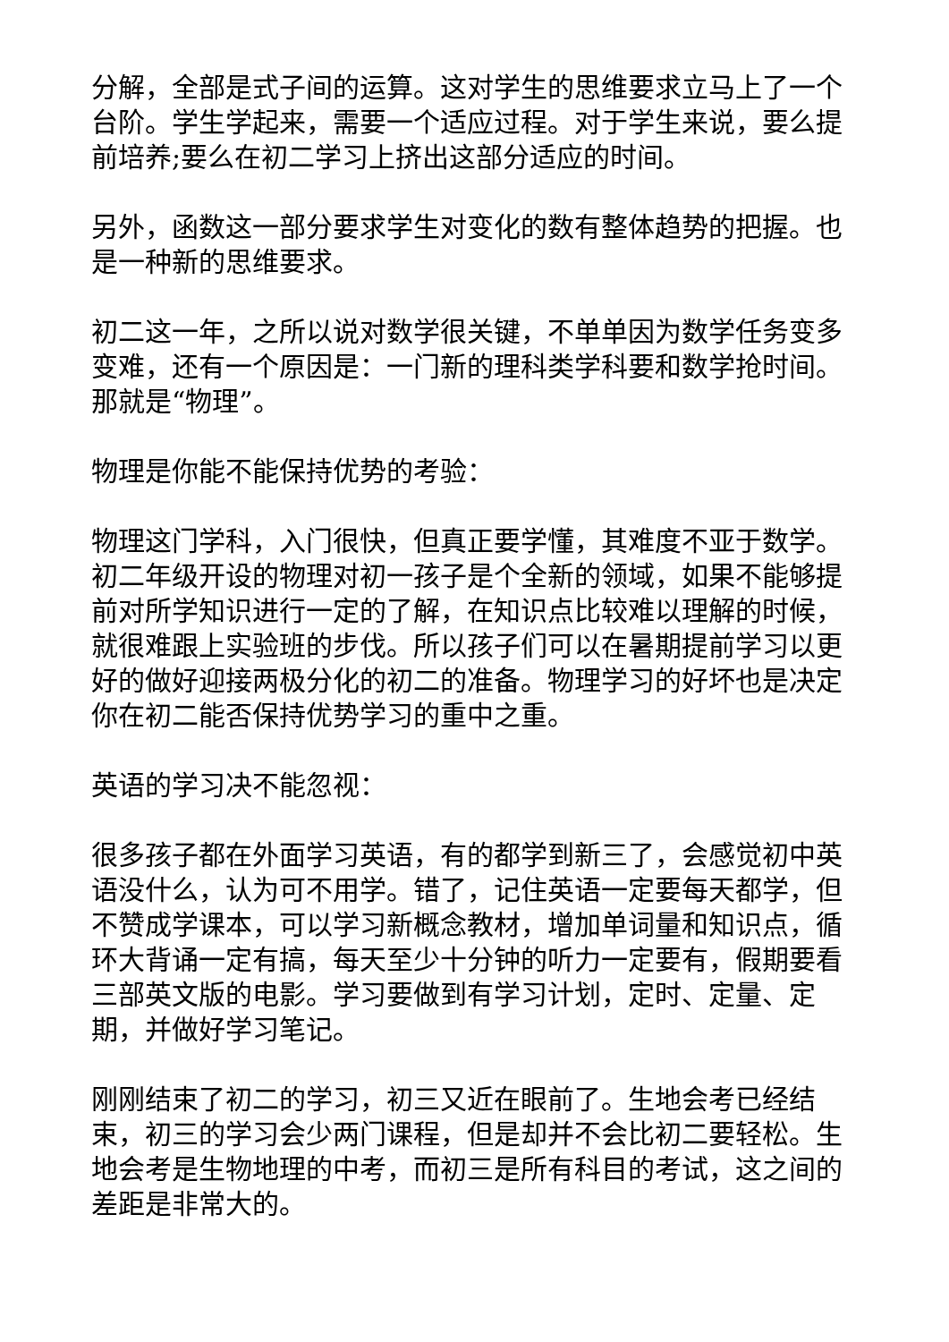分解，全部是式子间的运算。这对学生的思维要求立马上了一个台阶。学生学起来，需要一个适应过程。对于学生来说，要么提前培养;要么在初二学习上挤出这部分适应的时间。
另外，函数这一部分要求学生对变化的数有整体趋势的把握。也是一种新的思维要求。
初二这一年，之所以说对数学很关键，不单单因为数学任务变多变难，还有一个原因是：一门新的理科类学科要和数学抢时间。那就是“物理”。
物理是你能不能保持优势的考验：
物理这门学科，入门很快，但真正要学懂，其难度不亚于数学。初二年级开设的物理对初一孩子是个全新的领域，如果不能够提前对所学知识进行一定的了解，在知识点比较难以理解的时候，就很难跟上实验班的步伐。所以孩子们可以在暑期提前学习以更好的做好迎接两极分化的初二的准备。物理学习的好坏也是决定你在初二能否保持优势学习的重中之重。
英语的学习决不能忽视：
很多孩子都在外面学习英语，有的都学到新三了，会感觉初中英语没什么，认为可不用学。错了，记住英语一定要每天都学，但不赞成学课本，可以学习新概念教材，增加单词量和知识点，循环大背诵一定有搞，每天至少十分钟的听力一定要有，假期要看三部英文版的电影。学习要做到有学习计划，定时、定量、定期，并做好学习笔记。
刚刚结束了初二的学习，初三又近在眼前了。生地会考已经结束，初三的学习会少两门课程，但是却并不会比初二要轻松。生地会考是生物地理的中考，而初三是所有科目的考试，这之间的差距是非常大的。